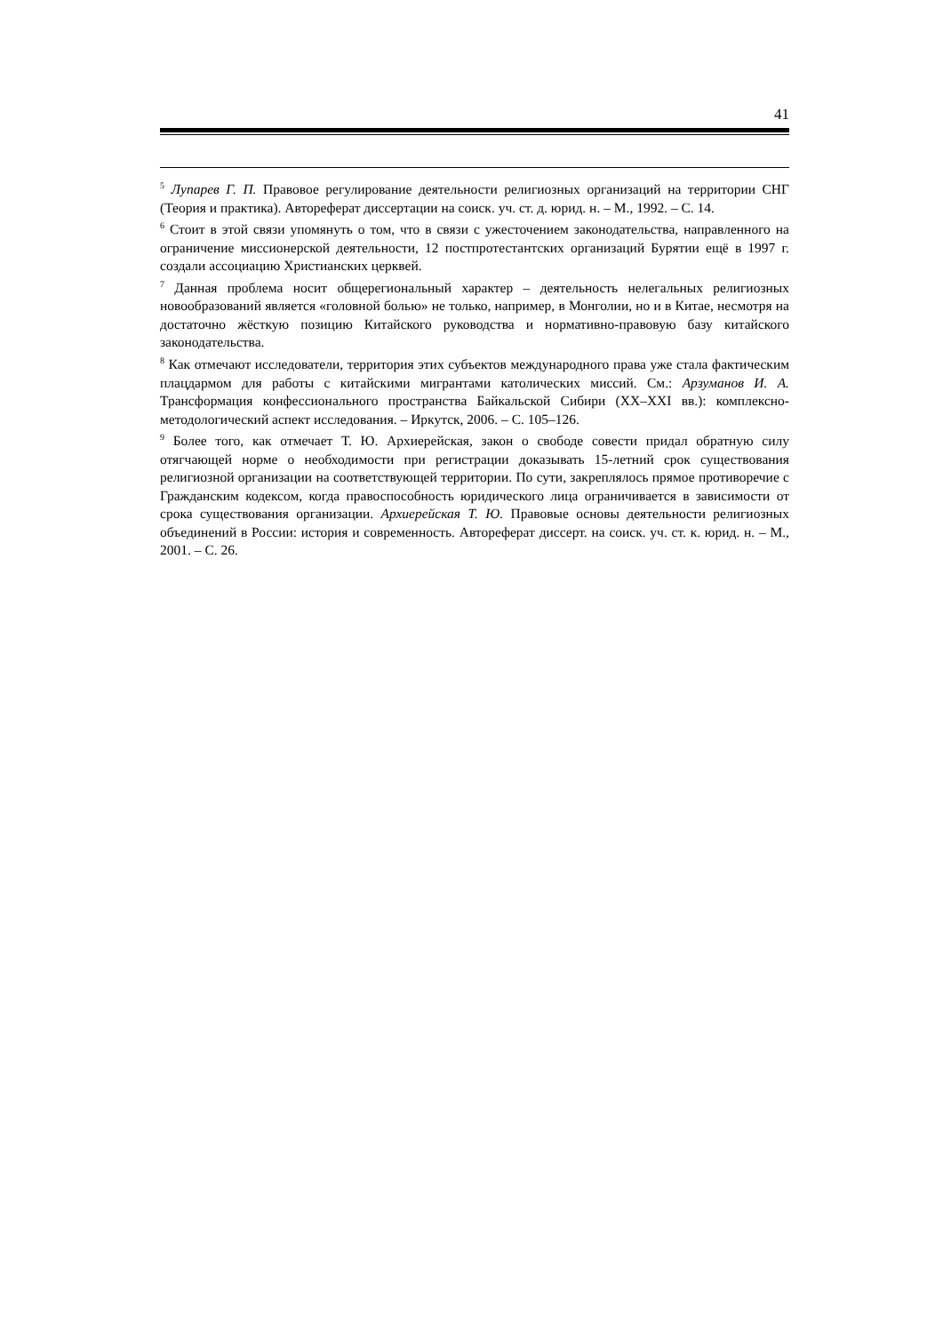41
<sup>5</sup> Лупарев Г. П. Правовое регулирование деятельности религиозных организаций на территории СНГ (Теория и практика). Автореферат диссертации на соиск. уч. ст. д. юрид. н. – М., 1992. – С. 14.
<sup>6</sup> Стоит в этой связи упомянуть о том, что в связи с ужесточением законодательства, направленного на ограничение миссионерской деятельности, 12 постпротестантских организаций Бурятии ещё в 1997 г. создали ассоциацию Христианских церквей.
<sup>7</sup> Данная проблема носит общерегиональный характер – деятельность нелегальных религиозных новообразований является «головной болью» не только, например, в Монголии, но и в Китае, несмотря на достаточно жёсткую позицию Китайского руководства и нормативно-правовую базу китайского законодательства.
<sup>8</sup> Как отмечают исследователи, территория этих субъектов международного права уже стала фактическим плацдармом для работы с китайскими мигрантами католических миссий. См.: Арзуманов И. А. Трансформация конфессионального пространства Байкальской Сибири (XX–XXI вв.): комплексно-методологический аспект исследования. – Иркутск, 2006. – С. 105–126.
<sup>9</sup> Более того, как отмечает Т. Ю. Архиерейская, закон о свободе совести придал обратную силу отягчающей норме о необходимости при регистрации доказывать 15-летний срок существования религиозной организации на соответствующей территории. По сути, закреплялось прямое противоречие с Гражданским кодексом, когда правоспособность юридического лица ограничивается в зависимости от срока существования организации. Архиерейская Т. Ю. Правовые основы деятельности религиозных объединений в России: история и современность. Автореферат диссерт. на соиск. уч. ст. к. юрид. н. – М., 2001. – С. 26.